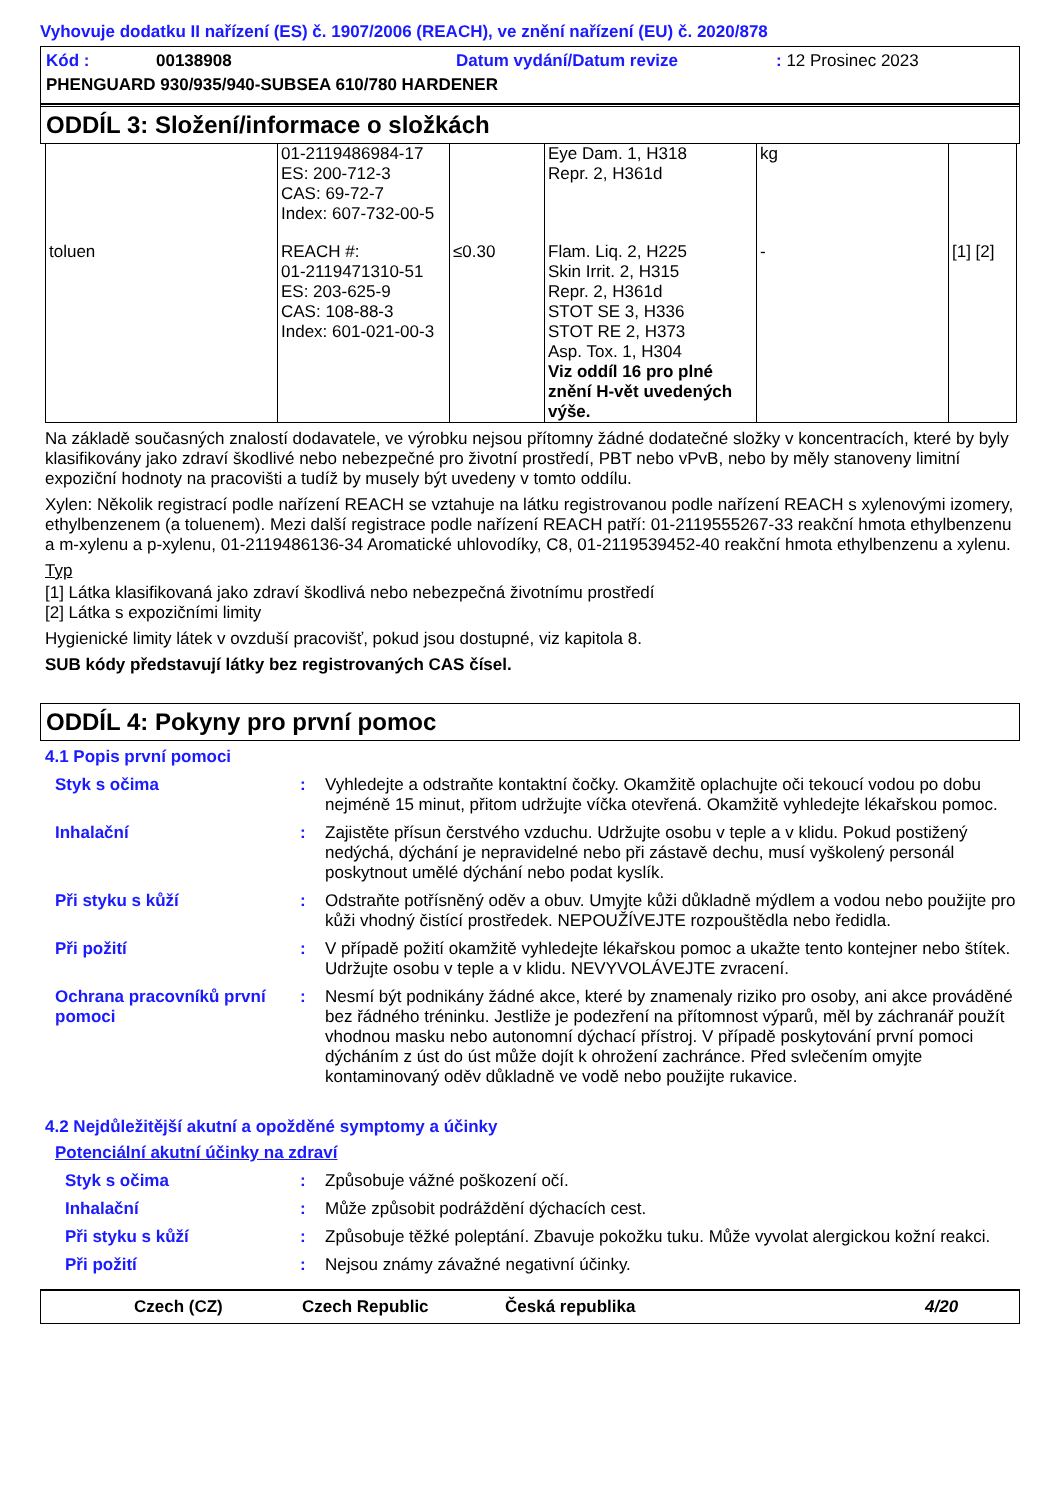Vyhovuje dodatku II nařízení (ES) č. 1907/2006 (REACH), ve znění nařízení (EU) č. 2020/878
| Kód : | 00138908 | Datum vydání/Datum revize | : 12 Prosinec 2023 |
| PHENGUARD 930/935/940-SUBSEA 610/780 HARDENER | | | |
ODDÍL 3: Složení/informace o složkách
| | 01-2119486984-17 ES: 200-712-3 CAS: 69-72-7 Index: 607-732-00-5 | | Eye Dam. 1, H318 Repr. 2, H361d | kg | |
| toluen | REACH #: 01-2119471310-51 ES: 203-625-9 CAS: 108-88-3 Index: 601-021-00-3 | ≤0.30 | Flam. Liq. 2, H225 Skin Irrit. 2, H315 Repr. 2, H361d STOT SE 3, H336 STOT RE 2, H373 Asp. Tox. 1, H304 Viz oddíl 16 pro plné znění H-vět uvedených výše. | - | [1] [2] |
Na základě současných znalostí dodavatele, ve výrobku nejsou přítomny žádné dodatečné složky v koncentracích, které by byly klasifikovány jako zdraví škodlivé nebo nebezpečné pro životní prostředí, PBT nebo vPvB, nebo by měly stanoveny limitní expoziční hodnoty na pracovišti a tudíž by musely být uvedeny v tomto oddílu.
Xylen: Několik registrací podle nařízení REACH se vztahuje na látku registrovanou podle nařízení REACH s xylenovými izomery, ethylbenzenem (a toluenem). Mezi další registrace podle nařízení REACH patří: 01-2119555267-33 reakční hmota ethylbenzenu a m-xylenu a p-xylenu, 01-2119486136-34 Aromatické uhlovodíky, C8, 01-2119539452-40 reakční hmota ethylbenzenu a xylenu.
Typ
[1] Látka klasifikovaná jako zdraví škodlivá nebo nebezpečná životnímu prostředí
[2] Látka s expozičními limity
Hygienické limity látek v ovzduší pracovišť, pokud jsou dostupné, viz kapitola 8.
SUB kódy představují látky bez registrovaných CAS čísel.
ODDÍL 4: Pokyny pro první pomoc
4.1 Popis první pomoci
| Styk s očima | : | Vyhledejte a odstraňte kontaktní čočky. Okamžitě oplachujte oči tekoucí vodou po dobu nejméně 15 minut, přitom udržujte víčka otevřená. Okamžitě vyhledejte lékařskou pomoc. |
| Inhalační | : | Zajistěte přísun čerstvého vzduchu. Udržujte osobu v teple a v klidu. Pokud postižený nedýchá, dýchání je nepravidelné nebo při zástavě dechu, musí vyškolený personál poskytnout umělé dýchání nebo podat kyslík. |
| Při styku s kůží | : | Odstraňte potřísněný oděv a obuv. Umyjte kůži důkladně mýdlem a vodou nebo použijte pro kůži vhodný čistící prostředek. NEPOUŽÍVEJTE rozpouštědla nebo ředidla. |
| Při požití | : | V případě požití okamžitě vyhledejte lékařskou pomoc a ukažte tento kontejner nebo štítek. Udržujte osobu v teple a v klidu. NEVYVOLÁVEJTE zvracení. |
| Ochrana pracovníků první pomoci | : | Nesmí být podnikány žádné akce, které by znamenaly riziko pro osoby, ani akce prováděné bez řádného tréninku. Jestliže je podezření na přítomnost výparů, měl by záchranář použít vhodnou masku nebo autonomní dýchací přístroj. V případě poskytování první pomoci dýcháním z úst do úst může dojít k ohrožení zachránce. Před svlečením omyjte kontaminovaný oděv důkladně ve vodě nebo použijte rukavice. |
4.2 Nejdůležitější akutní a opožděné symptomy a účinky
Potenciální akutní účinky na zdraví
| Styk s očima | : | Způsobuje vážné poškození očí. |
| Inhalační | : | Může způsobit podráždění dýchacích cest. |
| Při styku s kůží | : | Způsobuje těžké poleptání. Zbavuje pokožku tuku. Může vyvolat alergickou kožní reakci. |
| Při požití | : | Nejsou známy závažné negativní účinky. |
Czech (CZ) Czech Republic Česká republika 4/20